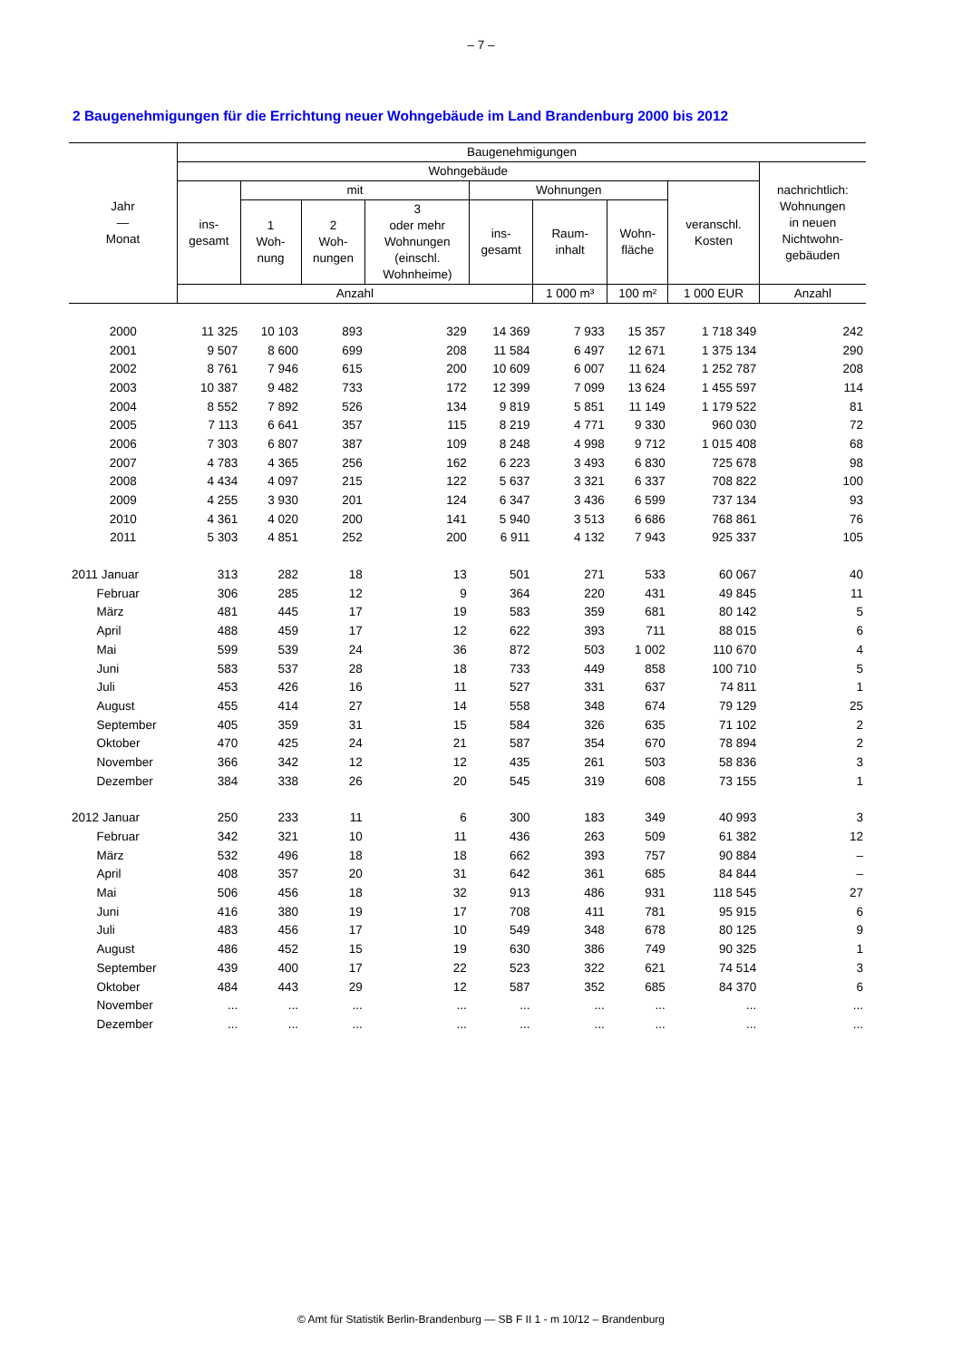– 7 –
2 Baugenehmigungen für die Errichtung neuer Wohngebäude im Land Brandenburg 2000 bis 2012
| Jahr — Monat | Baugenehmigungen | | | | | | | | |
| --- | --- | --- | --- | --- | --- | --- | --- | --- | --- |
| | Wohngebäude | | | | | | | | nachrichtlich: Wohnungen in neuen Nichtwohn- gebäuden |
| | ins- gesamt | mit | | | Wohnungen | | | veranschl. Kosten | |
| | | 1 Woh- nung | 2 Woh- nungen | 3 oder mehr Wohnungen (einschl. Wohnheime) | ins- gesamt | Raum- inhalt | Wohn- fläche | | |
| | Anzahl | | | | | 1 000 m³ | 100 m² | 1 000 EUR | Anzahl |
| 2000 | 11 325 | 10 103 | 893 | 329 | 14 369 | 7 933 | 15 357 | 1 718 349 | 242 |
| 2001 | 9 507 | 8 600 | 699 | 208 | 11 584 | 6 497 | 12 671 | 1 375 134 | 290 |
| 2002 | 8 761 | 7 946 | 615 | 200 | 10 609 | 6 007 | 11 624 | 1 252 787 | 208 |
| 2003 | 10 387 | 9 482 | 733 | 172 | 12 399 | 7 099 | 13 624 | 1 455 597 | 114 |
| 2004 | 8 552 | 7 892 | 526 | 134 | 9 819 | 5 851 | 11 149 | 1 179 522 | 81 |
| 2005 | 7 113 | 6 641 | 357 | 115 | 8 219 | 4 771 | 9 330 | 960 030 | 72 |
| 2006 | 7 303 | 6 807 | 387 | 109 | 8 248 | 4 998 | 9 712 | 1 015 408 | 68 |
| 2007 | 4 783 | 4 365 | 256 | 162 | 6 223 | 3 493 | 6 830 | 725 678 | 98 |
| 2008 | 4 434 | 4 097 | 215 | 122 | 5 637 | 3 321 | 6 337 | 708 822 | 100 |
| 2009 | 4 255 | 3 930 | 201 | 124 | 6 347 | 3 436 | 6 599 | 737 134 | 93 |
| 2010 | 4 361 | 4 020 | 200 | 141 | 5 940 | 3 513 | 6 686 | 768 861 | 76 |
| 2011 | 5 303 | 4 851 | 252 | 200 | 6 911 | 4 132 | 7 943 | 925 337 | 105 |
| 2011 Januar | 313 | 282 | 18 | 13 | 501 | 271 | 533 | 60 067 | 40 |
| Februar | 306 | 285 | 12 | 9 | 364 | 220 | 431 | 49 845 | 11 |
| März | 481 | 445 | 17 | 19 | 583 | 359 | 681 | 80 142 | 5 |
| April | 488 | 459 | 17 | 12 | 622 | 393 | 711 | 88 015 | 6 |
| Mai | 599 | 539 | 24 | 36 | 872 | 503 | 1 002 | 110 670 | 4 |
| Juni | 583 | 537 | 28 | 18 | 733 | 449 | 858 | 100 710 | 5 |
| Juli | 453 | 426 | 16 | 11 | 527 | 331 | 637 | 74 811 | 1 |
| August | 455 | 414 | 27 | 14 | 558 | 348 | 674 | 79 129 | 25 |
| September | 405 | 359 | 31 | 15 | 584 | 326 | 635 | 71 102 | 2 |
| Oktober | 470 | 425 | 24 | 21 | 587 | 354 | 670 | 78 894 | 2 |
| November | 366 | 342 | 12 | 12 | 435 | 261 | 503 | 58 836 | 3 |
| Dezember | 384 | 338 | 26 | 20 | 545 | 319 | 608 | 73 155 | 1 |
| 2012 Januar | 250 | 233 | 11 | 6 | 300 | 183 | 349 | 40 993 | 3 |
| Februar | 342 | 321 | 10 | 11 | 436 | 263 | 509 | 61 382 | 12 |
| März | 532 | 496 | 18 | 18 | 662 | 393 | 757 | 90 884 | – |
| April | 408 | 357 | 20 | 31 | 642 | 361 | 685 | 84 844 | – |
| Mai | 506 | 456 | 18 | 32 | 913 | 486 | 931 | 118 545 | 27 |
| Juni | 416 | 380 | 19 | 17 | 708 | 411 | 781 | 95 915 | 6 |
| Juli | 483 | 456 | 17 | 10 | 549 | 348 | 678 | 80 125 | 9 |
| August | 486 | 452 | 15 | 19 | 630 | 386 | 749 | 90 325 | 1 |
| September | 439 | 400 | 17 | 22 | 523 | 322 | 621 | 74 514 | 3 |
| Oktober | 484 | 443 | 29 | 12 | 587 | 352 | 685 | 84 370 | 6 |
| November | ... | ... | ... | ... | ... | ... | ... | ... | ... |
| Dezember | ... | ... | ... | ... | ... | ... | ... | ... | ... |
© Amt für Statistik Berlin-Brandenburg — SB F II 1 - m 10/12 – Brandenburg